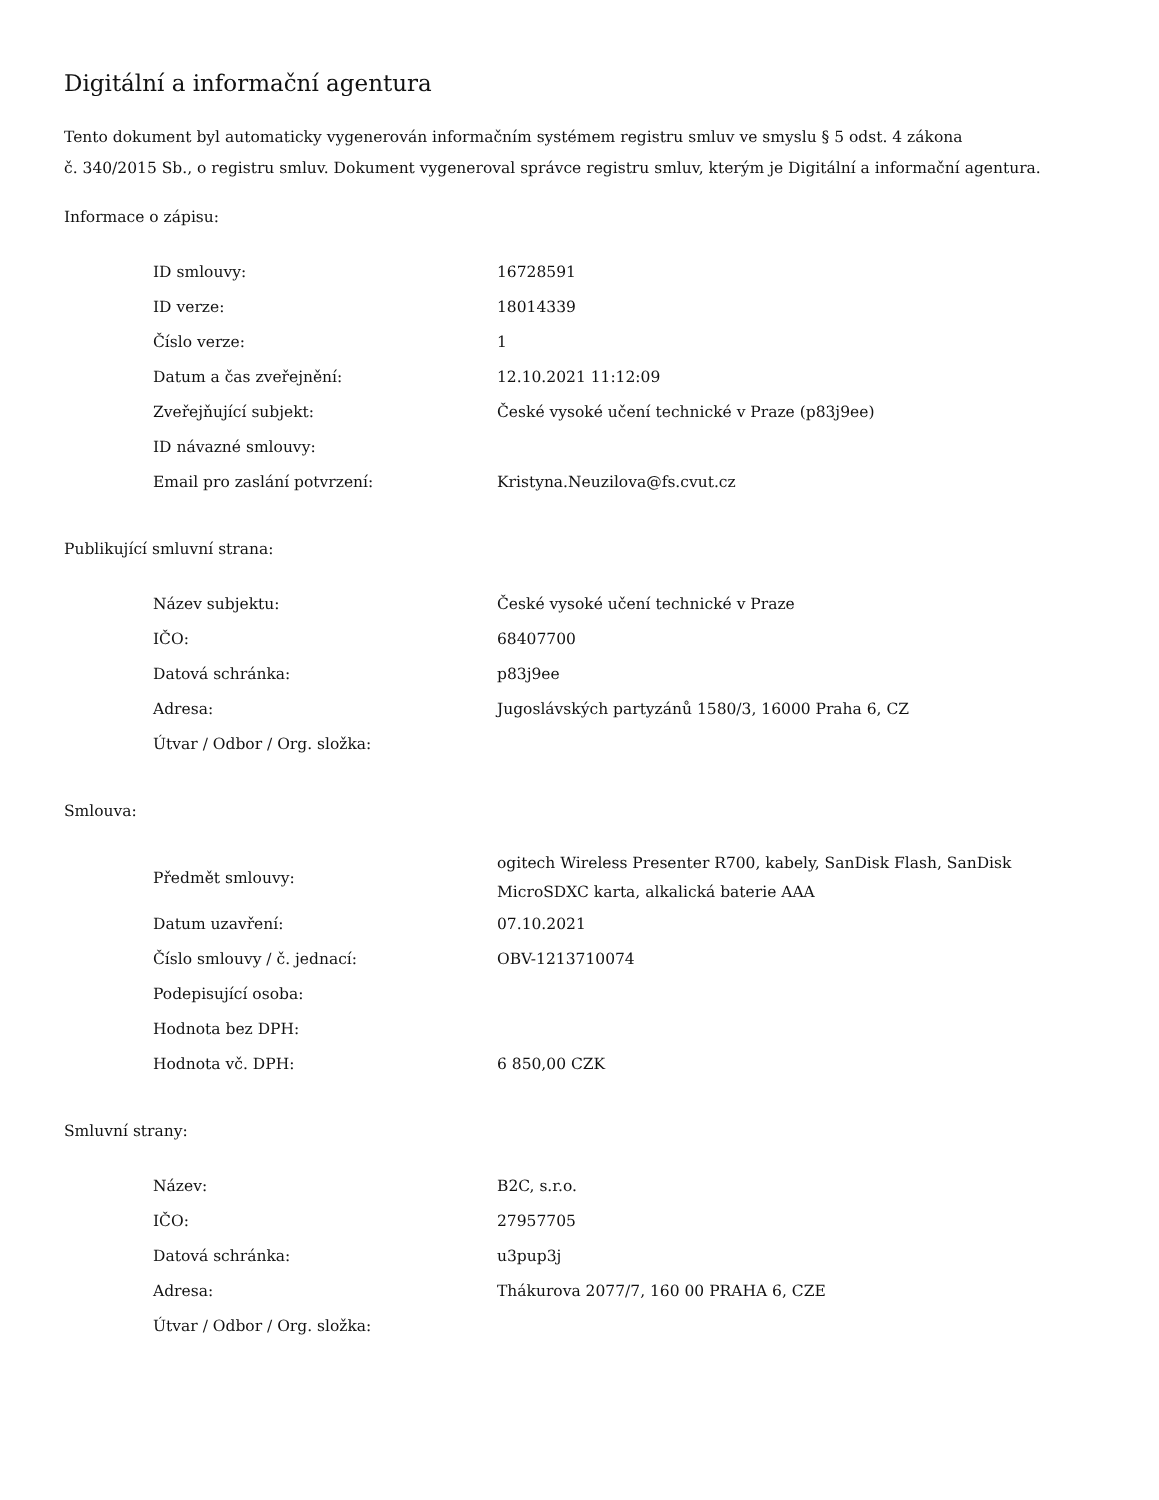Digitální a informační agentura
Tento dokument byl automaticky vygenerován informačním systémem registru smluv ve smyslu § 5 odst. 4 zákona
č. 340/2015 Sb., o registru smluv. Dokument vygeneroval správce registru smluv, kterým je Digitální a informační agentura.
Informace o zápisu:
| ID smlouvy: | 16728591 |
| ID verze: | 18014339 |
| Číslo verze: | 1 |
| Datum a čas zveřejnění: | 12.10.2021 11:12:09 |
| Zveřejňující subjekt: | České vysoké učení technické v Praze (p83j9ee) |
| ID návazné smlouvy: | |
| Email pro zaslání potvrzení: | Kristyna.Neuzilova@fs.cvut.cz |
Publikující smluvní strana:
| Název subjektu: | České vysoké učení technické v Praze |
| IČO: | 68407700 |
| Datová schránka: | p83j9ee |
| Adresa: | Jugoslávských partyzánů 1580/3, 16000 Praha 6, CZ |
| Útvar / Odbor / Org. složka: | |
Smlouva:
| Předmět smlouvy: | ogitech Wireless Presenter R700, kabely, SanDisk Flash, SanDisk MicroSDXC karta, alkalická baterie AAA |
| Datum uzavření: | 07.10.2021 |
| Číslo smlouvy / č. jednací: | OBV-1213710074 |
| Podepisující osoba: | |
| Hodnota bez DPH: | |
| Hodnota vč. DPH: | 6 850,00 CZK |
Smluvní strany:
| Název: | B2C, s.r.o. |
| IČO: | 27957705 |
| Datová schránka: | u3pup3j |
| Adresa: | Thákurova 2077/7, 160 00 PRAHA 6, CZE |
| Útvar / Odbor / Org. složka: | |